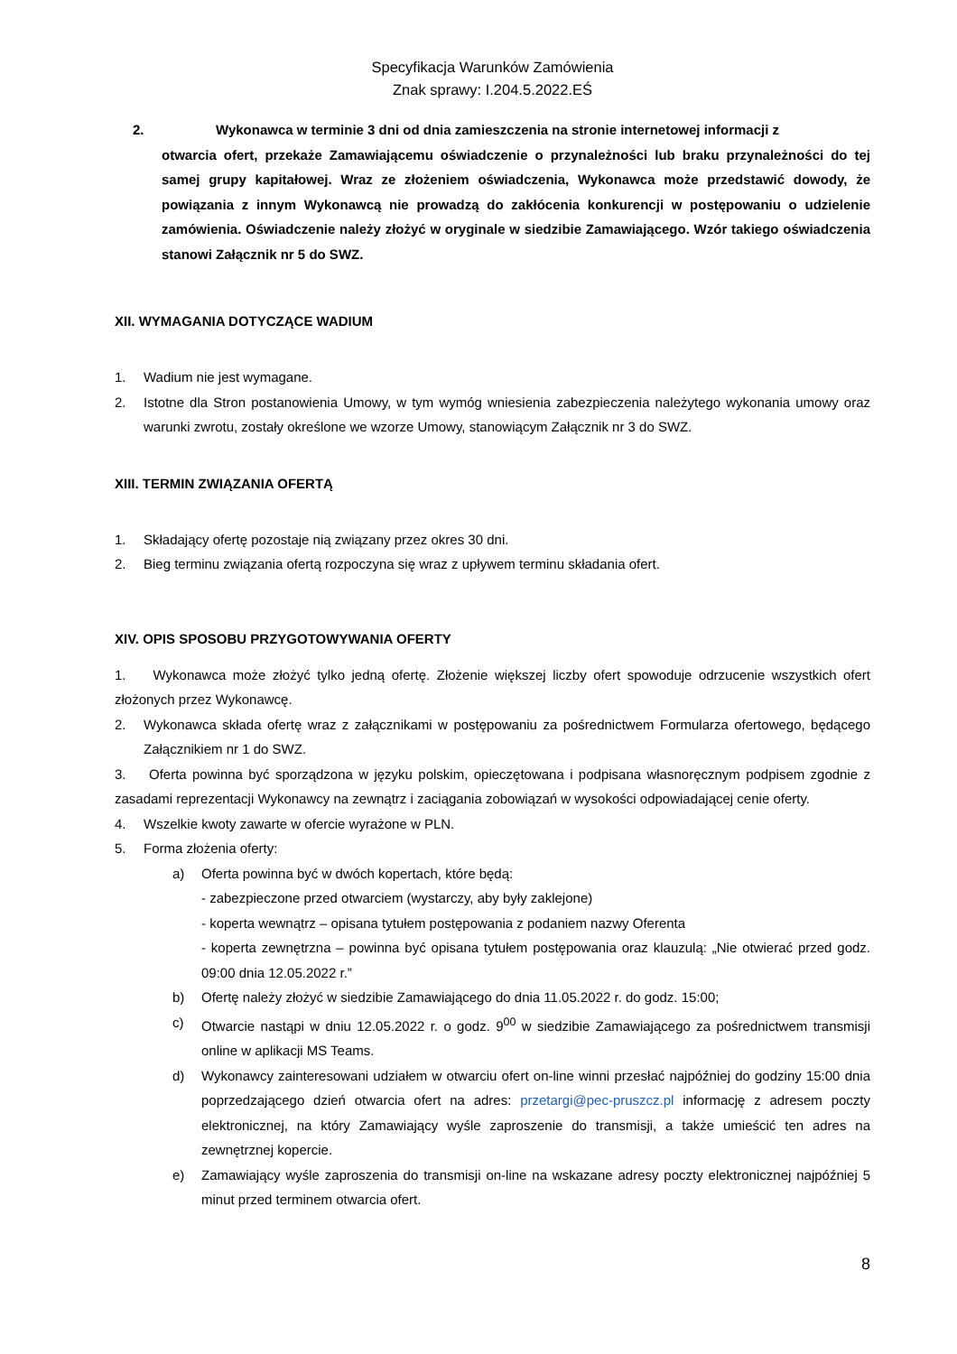Specyfikacja Warunków Zamówienia
Znak sprawy: I.204.5.2022.EŚ
2. Wykonawca w terminie 3 dni od dnia zamieszczenia na stronie internetowej informacji z
otwarcia ofert, przekaże Zamawiającemu oświadczenie o przynależności lub braku przynależności do tej samej grupy kapitałowej. Wraz ze złożeniem oświadczenia, Wykonawca może przedstawić dowody, że powiązania z innym Wykonawcą nie prowadzą do zakłócenia konkurencji w postępowaniu o udzielenie zamówienia. Oświadczenie należy złożyć w oryginale w siedzibie Zamawiającego. Wzór takiego oświadczenia stanowi Załącznik nr 5 do SWZ.
XII. WYMAGANIA DOTYCZĄCE WADIUM
1. Wadium nie jest wymagane.
2. Istotne dla Stron postanowienia Umowy, w tym wymóg wniesienia zabezpieczenia należytego wykonania umowy oraz warunki zwrotu, zostały określone we wzorze Umowy, stanowiącym Załącznik nr 3 do SWZ.
XIII. TERMIN ZWIĄZANIA OFERTĄ
1. Składający ofertę pozostaje nią związany przez okres 30 dni.
2. Bieg terminu związania ofertą rozpoczyna się wraz z upływem terminu składania ofert.
XIV. OPIS SPOSOBU PRZYGOTOWYWANIA OFERTY
1. Wykonawca może złożyć tylko jedną ofertę. Złożenie większej liczby ofert spowoduje odrzucenie wszystkich ofert złożonych przez Wykonawcę.
2. Wykonawca składa ofertę wraz z załącznikami w postępowaniu za pośrednictwem Formularza ofertowego, będącego Załącznikiem nr 1 do SWZ.
3. Oferta powinna być sporządzona w języku polskim, opieczętowana i podpisana własnoręcznym podpisem zgodnie z zasadami reprezentacji Wykonawcy na zewnątrz i zaciągania zobowiązań w wysokości odpowiadającej cenie oferty.
4. Wszelkie kwoty zawarte w ofercie wyrażone w PLN.
5. Forma złożenia oferty:
a) Oferta powinna być w dwóch kopertach, które będą:
- zabezpieczone przed otwarciem (wystarczy, aby były zaklejone)
- koperta wewnątrz – opisana tytułem postępowania z podaniem nazwy Oferenta
- koperta zewnętrzna – powinna być opisana tytułem postępowania oraz klauzulą: „Nie otwierać przed godz. 09:00 dnia 12.05.2022 r.”
b) Ofertę należy złożyć w siedzibie Zamawiającego do dnia 11.05.2022 r. do godz. 15:00;
c) Otwarcie nastąpi w dniu 12.05.2022 r. o godz. 9<sup>00</sup> w siedzibie Zamawiającego za pośrednictwem transmisji online w aplikacji MS Teams.
d) Wykonawcy zainteresowani udziałem w otwarciu ofert on-line winni przesłać najpóźniej do godziny 15:00 dnia poprzedzającego dzień otwarcia ofert na adres: przetargi@pec-pruszcz.pl informację z adresem poczty elektronicznej, na który Zamawiający wyśle zaproszenie do transmisji, a także umieścić ten adres na zewnętrznej kopercie.
e) Zamawiający wyśle zaproszenia do transmisji on-line na wskazane adresy poczty elektronicznej najpóźniej 5 minut przed terminem otwarcia ofert.
8